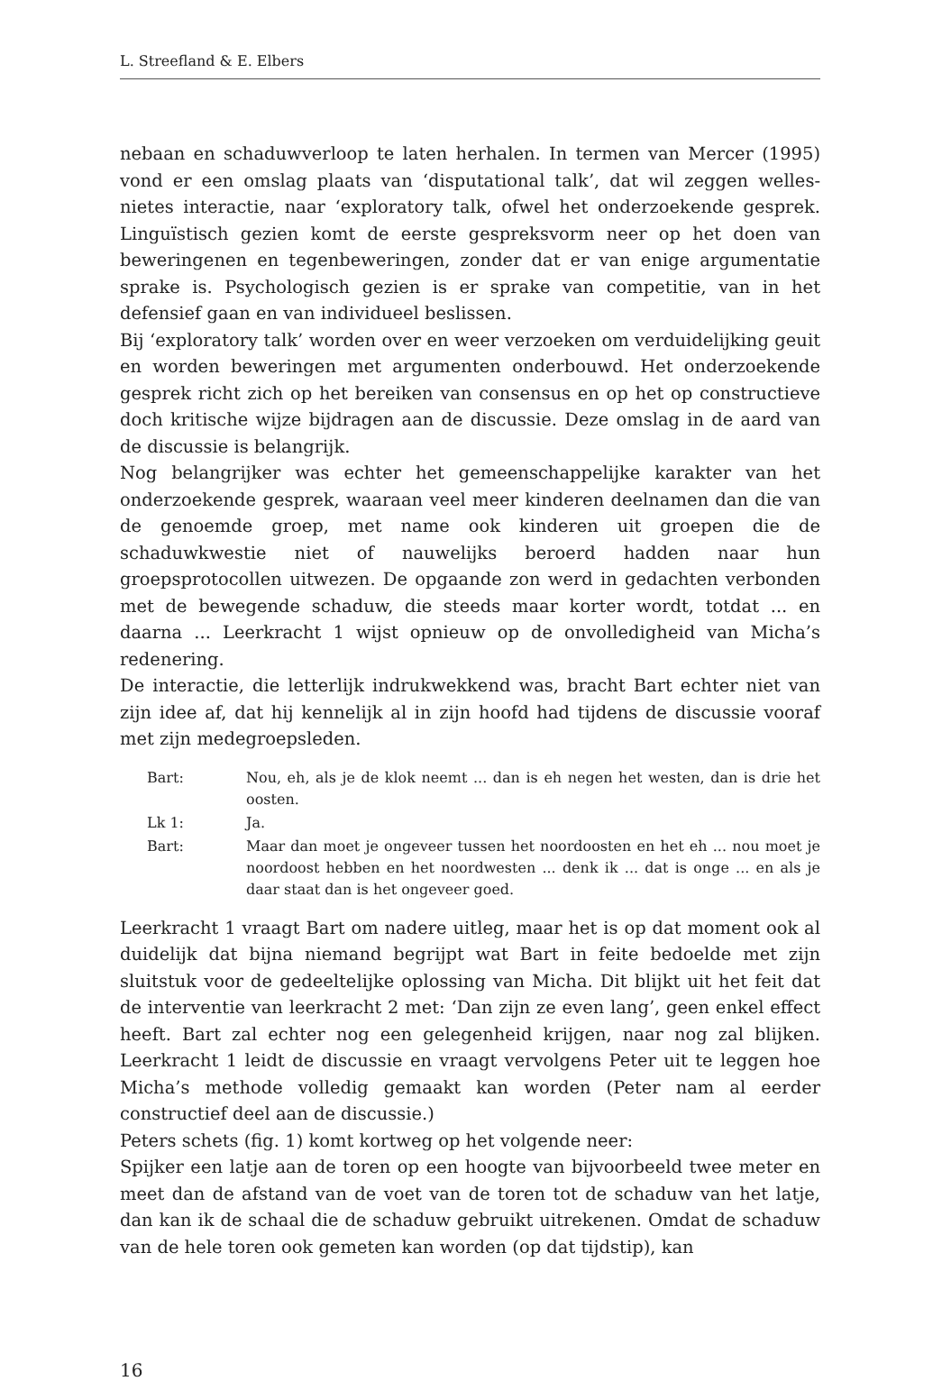L. Streefland & E. Elbers
nebaan en schaduwverloop te laten herhalen. In termen van Mercer (1995) vond er een omslag plaats van ‘disputational talk’, dat wil zeggen welles-nietes interactie, naar ‘exploratory talk, ofwel het onderzoekende gesprek. Linguïstisch gezien komt de eerste gespreksvorm neer op het doen van beweringenen en tegenbeweringen, zonder dat er van enige argumentatie sprake is. Psychologisch gezien is er sprake van competitie, van in het defensief gaan en van individueel beslissen.
Bij ‘exploratory talk’ worden over en weer verzoeken om verduidelijking geuit en worden beweringen met argumenten onderbouwd. Het onderzoekende gesprek richt zich op het bereiken van consensus en op het op constructieve doch kritische wijze bijdragen aan de discussie. Deze omslag in de aard van de discussie is belangrijk.
Nog belangrijker was echter het gemeenschappelijke karakter van het onderzoekende gesprek, waaraan veel meer kinderen deelnamen dan die van de genoemde groep, met name ook kinderen uit groepen die de schaduwkwestie niet of nauwelijks beroerd hadden naar hun groepsprotocollen uitwezen. De opgaande zon werd in gedachten verbonden met de bewegende schaduw, die steeds maar korter wordt, totdat ... en daarna ... Leerkracht 1 wijst opnieuw op de onvolledigheid van Micha’s redenering.
De interactie, die letterlijk indrukwekkend was, bracht Bart echter niet van zijn idee af, dat hij kennelijk al in zijn hoofd had tijdens de discussie vooraf met zijn medegroepsleden.
Bart:
Nou, eh, als je de klok neemt ... dan is eh negen het westen, dan is drie het oosten.
Lk 1:
Ja.
Bart:
Maar dan moet je ongeveer tussen het noordoosten en het eh ... nou moet je noordoost hebben en het noordwesten ... denk ik ... dat is onge ... en als je daar staat dan is het ongeveer goed.
Leerkracht 1 vraagt Bart om nadere uitleg, maar het is op dat moment ook al duidelijk dat bijna niemand begrijpt wat Bart in feite bedoelde met zijn sluitstuk voor de gedeeltelijke oplossing van Micha. Dit blijkt uit het feit dat de interventie van leerkracht 2 met: ‘Dan zijn ze even lang’, geen enkel effect heeft. Bart zal echter nog een gelegenheid krijgen, naar nog zal blijken. Leerkracht 1 leidt de discussie en vraagt vervolgens Peter uit te leggen hoe Micha’s methode volledig gemaakt kan worden (Peter nam al eerder constructief deel aan de discussie.)
Peters schets (fig. 1) komt kortweg op het volgende neer:
Spijker een latje aan de toren op een hoogte van bijvoorbeeld twee meter en meet dan de afstand van de voet van de toren tot de schaduw van het latje, dan kan ik de schaal die de schaduw gebruikt uitrekenen. Omdat de schaduw van de hele toren ook gemeten kan worden (op dat tijdstip), kan
16